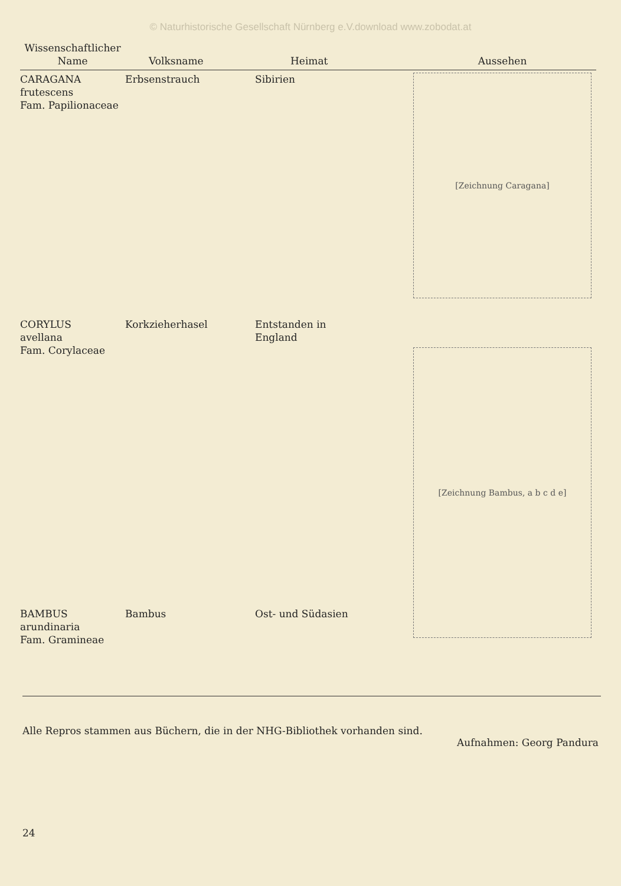© Naturhistorische Gesellschaft Nürnberg e.V.download www.zobodat.at
| Wissenschaftlicher Name | Volksname | Heimat | Aussehen |
| --- | --- | --- | --- |
| CARAGANA frutescens Fam. Papilionaceae | Erbsenstrauch | Sibirien | [Zeichnung Caragana] |
| CORYLUS avellana Fam. Corylaceae | Korkzieherhasel | Entstanden in England | [Zeichnung Bambus, a b c d e] |
| BAMBUS arundinaria Fam. Gramineae | Bambus | Ost- und Südasien | |
Alle Repros stammen aus Büchern, die in der NHG-Bibliothek vorhanden sind.
Aufnahmen: Georg Pandura
24